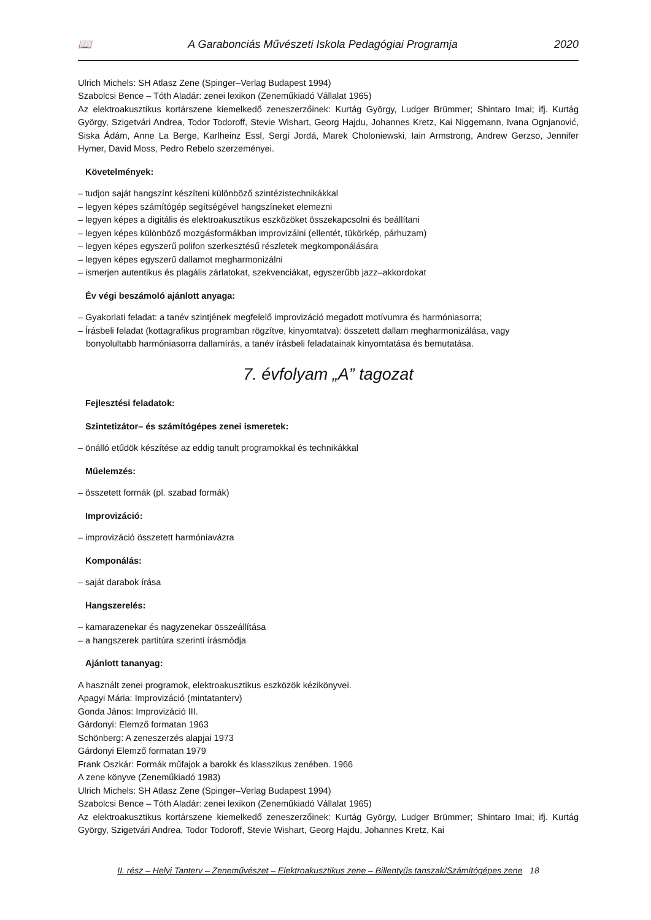📖 A Garabonciás Művészeti Iskola Pedagógiai Programja 2020
Ulrich Michels: SH Atlasz Zene (Spinger–Verlag Budapest 1994)
Szabolcsi Bence – Tóth Aladár: zenei lexikon (Zeneműkiadó Vállalat 1965)
Az elektroakusztikus kortárszene kiemelkedő zeneszerzőinek: Kurtág György, Ludger Brümmer; Shintaro Imai; ifj. Kurtág György, Szigetvári Andrea, Todor Todoroff, Stevie Wishart, Georg Hajdu, Johannes Kretz, Kai Niggemann, Ivana Ognjanović, Siska Ádám, Anne La Berge, Karlheinz Essl, Sergi Jordá, Marek Choloniewski, Iain Armstrong, Andrew Gerzso, Jennifer Hymer, David Moss, Pedro Rebelo szerzeményei.
Követelmények:
– tudjon saját hangszínt készíteni különböző szintézistechnikákkal
– legyen képes számítógép segítségével hangszíneket elemezni
– legyen képes a digitális és elektroakusztikus eszközöket összekapcsolni és beállítani
– legyen képes különböző mozgásformákban improvizálni (ellentét, tükörkép, párhuzam)
– legyen képes egyszerű polifon szerkesztésű részletek megkomponálására
– legyen képes egyszerű dallamot megharmonizálni
– ismerjen autentikus és plagális zárlatokat, szekvenciákat, egyszerűbb jazz–akkordokat
Év végi beszámoló ajánlott anyaga:
– Gyakorlati feladat: a tanév szintjének megfelelő improvizáció megadott motívumra és harmóniasorra;
– Írásbeli feladat (kottagrafikus programban rögzítve, kinyomtatva): összetett dallam megharmonizálása, vagy
bonyolultabb harmóniasorra dallamírás, a tanév írásbeli feladatainak kinyomtatása és bemutatása.
7. évfolyam „A” tagozat
Fejlesztési feladatok:
Szintetizátor– és számítógépes zenei ismeretek:
– önálló etűdök készítése az eddig tanult programokkal és technikákkal
Műelemzés:
– összetett formák (pl. szabad formák)
Improvizáció:
– improvizáció összetett harmóniavázra
Komponálás:
– saját darabok írása
Hangszerelés:
– kamarazenekar és nagyzenekar összeállítása
– a hangszerek partitúra szerinti írásmódja
Ajánlott tananyag:
A használt zenei programok, elektroakusztikus eszközök kézikönyvei.
Apagyi Mária: Improvizáció (mintatanterv)
Gonda János: Improvizáció III.
Gárdonyi: Elemző formatan 1963
Schönberg: A zeneszerzés alapjai 1973
Gárdonyi Elemző formatan 1979
Frank Oszkár: Formák műfajok a barokk és klasszikus zenében. 1966
A zene könyve (Zeneműkiadó 1983)
Ulrich Michels: SH Atlasz Zene (Spinger–Verlag Budapest 1994)
Szabolcsi Bence – Tóth Aladár: zenei lexikon (Zeneműkiadó Vállalat 1965)
Az elektroakusztikus kortárszene kiemelkedő zeneszerzőinek: Kurtág György, Ludger Brümmer; Shintaro Imai; ifj. Kurtág György, Szigetvári Andrea, Todor Todoroff, Stevie Wishart, Georg Hajdu, Johannes Kretz, Kai
II. rész – Helyi Tanterv – Zeneművészet – Elektroakusztikus zene – Billentyűs tanszak/Számítógépes zene 18